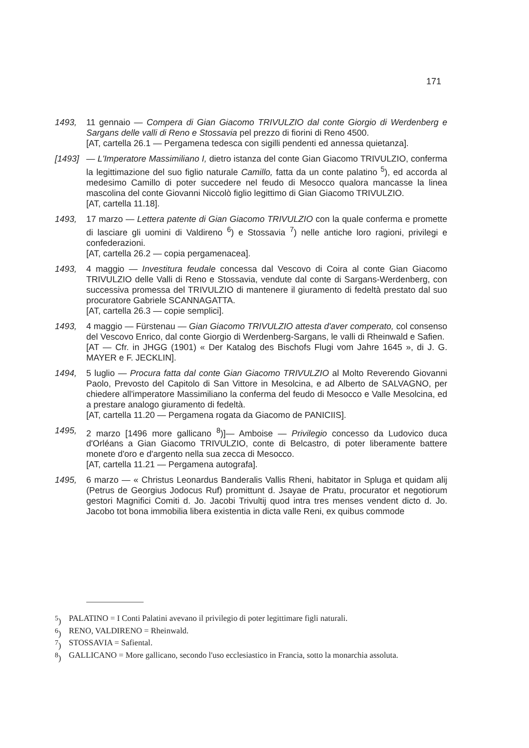171
1493, 11 gennaio — Compera di Gian Giacomo TRIVULZIO dal conte Giorgio di Werdenberg e Sargans delle valli di Reno e Stossavia pel prezzo di fiorini di Reno 4500.
[AT, cartella 26.1 — Pergamena tedesca con sigilli pendenti ed annessa quietanza].
[1493] — L'Imperatore Massimiliano I, dietro istanza del conte Gian Giacomo TRIVULZIO, conferma la legittimazione del suo figlio naturale Camillo, fatta da un conte palatino <sup>5</sup>), ed accorda al medesimo Camillo di poter succedere nel feudo di Mesocco qualora mancasse la linea mascolina del conte Giovanni Niccolò figlio legittimo di Gian Giacomo TRIVULZIO.
[AT, cartella 11.18].
1493, 17 marzo — Lettera patente di Gian Giacomo TRIVULZIO con la quale conferma e promette di lasciare gli uomini di Valdireno <sup>6</sup>) e Stossavia <sup>7</sup>) nelle antiche loro ragioni, privilegi e confederazioni.
[AT, cartella 26.2 — copia pergamenacea].
1493, 4 maggio — Investitura feudale concessa dal Vescovo di Coira al conte Gian Giacomo TRIVULZIO delle Valli di Reno e Stossavia, vendute dal conte di Sargans-Werdenberg, con successiva promessa del TRIVULZIO di mantenere il giuramento di fedeltà prestato dal suo procuratore Gabriele SCANNAGATTA.
[AT, cartella 26.3 — copie semplici].
1493, 4 maggio — Fürstenau — Gian Giacomo TRIVULZIO attesta d'aver comperato, col consenso del Vescovo Enrico, dal conte Giorgio di Werdenberg-Sargans, le valli di Rheinwald e Safien.
[AT — Cfr. in JHGG (1901) « Der Katalog des Bischofs Flugi vom Jahre 1645 », di J. G. MAYER e F. JECKLIN].
1494, 5 luglio — Procura fatta dal conte Gian Giacomo TRIVULZIO al Molto Reverendo Giovanni Paolo, Prevosto del Capitolo di San Vittore in Mesolcina, e ad Alberto de SALVAGNO, per chiedere all'imperatore Massimiliano la conferma del feudo di Mesocco e Valle Mesolcina, ed a prestare analogo giuramento di fedeltà.
[AT, cartella 11.20 — Pergamena rogata da Giacomo de PANICIIS].
1495, 2 marzo [1496 more gallicano <sup>8</sup>)]— Amboise — Privilegio concesso da Ludovico duca d'Orléans a Gian Giacomo TRIVULZIO, conte di Belcastro, di poter liberamente battere monete d'oro e d'argento nella sua zecca di Mesocco.
[AT, cartella 11.21 — Pergamena autografa].
1495, 6 marzo — « Christus Leonardus Banderalis Vallis Rheni, habitator in Spluga et quidam alij (Petrus de Georgius Jodocus Ruf) promittunt d. Jsayae de Pratu, procurator et negotiorum gestori Magnifici Comiti d. Jo. Jacobi Trivultij quod intra tres menses vendent dicto d. Jo. Jacobo tot bona immobilia libera existentia in dicta valle Reni, ex quibus commode
<sup>5</sup>) PALATINO = I Conti Palatini avevano il privilegio di poter legittimare figli naturali.
<sup>6</sup>) RENO, VALDIRENO = Rheinwald.
<sup>7</sup>) STOSSAVIA = Safiental.
<sup>8</sup>) GALLICANO = More gallicano, secondo l'uso ecclesiastico in Francia, sotto la monarchia assoluta.